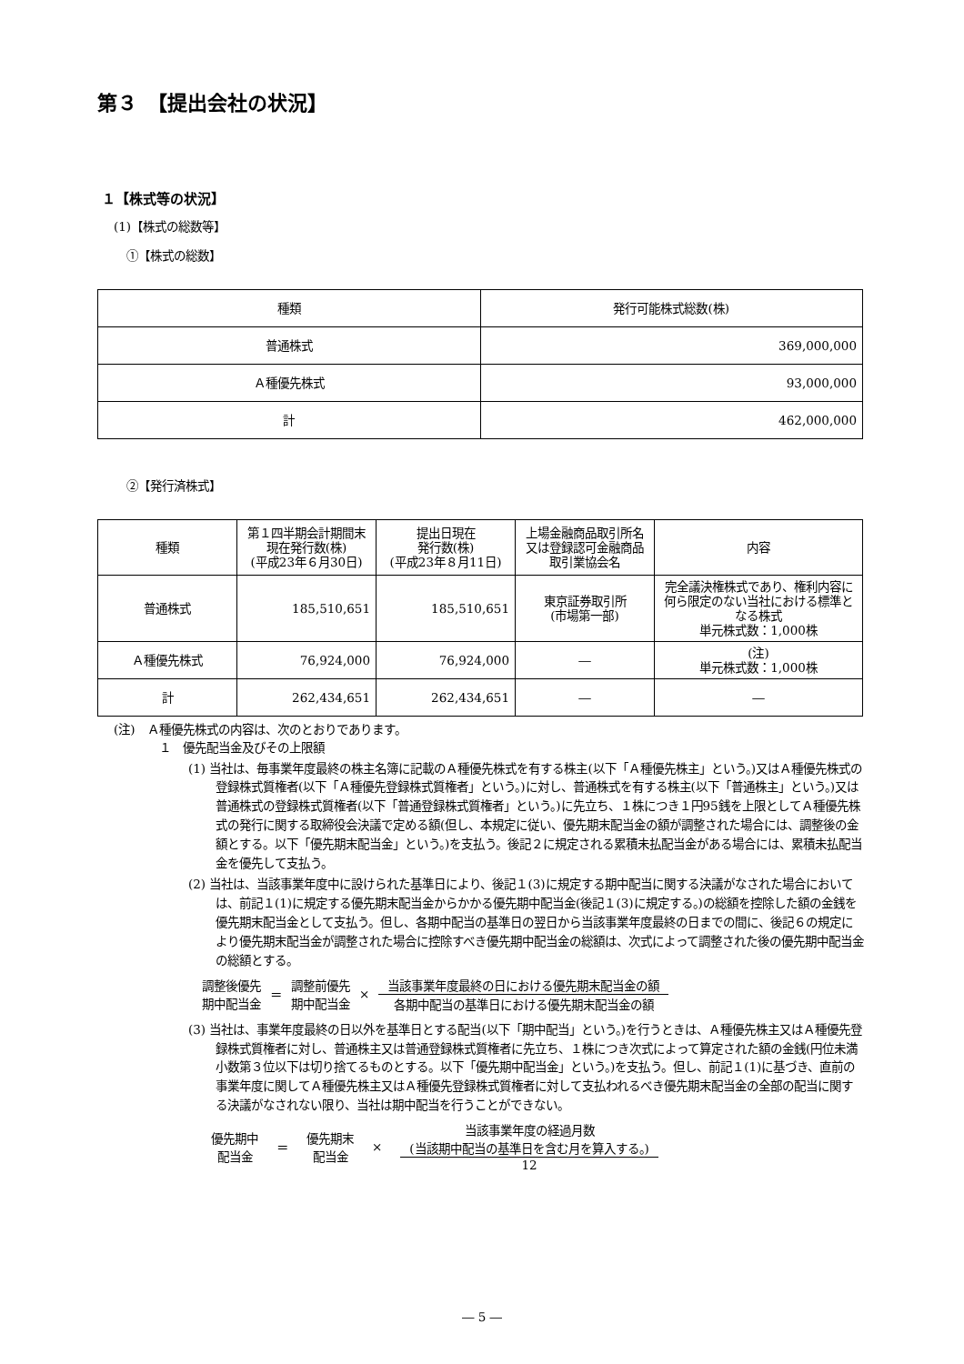第３　【提出会社の状況】
１【株式等の状況】
(1)【株式の総数等】
①【株式の総数】
| 種類 | 発行可能株式総数(株) |
| 普通株式 | 369,000,000 |
| Ａ種優先株式 | 93,000,000 |
| 計 | 462,000,000 |
②【発行済株式】
| 種類 | 第１四半期会計期間末現在発行数(株) (平成23年６月30日) | 提出日現在 発行数(株) (平成23年８月11日) | 上場金融商品取引所名又は登録認可金融商品取引業協会名 | 内容 |
| 普通株式 | 185,510,651 | 185,510,651 | 東京証券取引所 (市場第一部) | 完全議決権株式であり、権利内容に何ら限定のない当社における標準となる株式 単元株式数：1,000株 |
| Ａ種優先株式 | 76,924,000 | 76,924,000 | ― | (注) 単元株式数：1,000株 |
| 計 | 262,434,651 | 262,434,651 | ― | ― |
(注)　Ａ種優先株式の内容は、次のとおりであります。
１　優先配当金及びその上限額
(1) 当社は、毎事業年度最終の株主名簿に記載のＡ種優先株式を有する株主(以下「Ａ種優先株主」という。)又はＡ種優先株式の登録株式質権者(以下「Ａ種優先登録株式質権者」という。)に対し、普通株式を有する株主(以下「普通株主」という。)又は普通株式の登録株式質権者(以下「普通登録株式質権者」という。)に先立ち、１株につき１円95銭を上限としてＡ種優先株式の発行に関する取締役会決議で定める額(但し、本規定に従い、優先期末配当金の額が調整された場合には、調整後の金額とする。以下「優先期末配当金」という。)を支払う。後記２に規定される累積未払配当金がある場合には、累積未払配当金を優先して支払う。
(2) 当社は、当該事業年度中に設けられた基準日により、後記１(3)に規定する期中配当に関する決議がなされた場合においては、前記１(1)に規定する優先期末配当金からかかる優先期中配当金(後記１(3)に規定する。)の総額を控除した額の金銭を優先期末配当金として支払う。但し、各期中配当の基準日の翌日から当該事業年度最終の日までの間に、後記６の規定により優先期末配当金が調整された場合に控除すべき優先期中配当金の総額は、次式によって調整された後の優先期中配当金の総額とする。
調整後優先
期中配当金 ＝ 調整前優先
期中配当金 ×
当該事業年度最終の日における優先期末配当金の額
各期中配当の基準日における優先期末配当金の額
(3) 当社は、事業年度最終の日以外を基準日とする配当(以下「期中配当」という。)を行うときは、Ａ種優先株主又はＡ種優先登録株式質権者に対し、普通株主又は普通登録株式質権者に先立ち、１株につき次式によって算定された額の金銭(円位未満小数第３位以下は切り捨てるものとする。以下「優先期中配当金」という。)を支払う。但し、前記１(1)に基づき、直前の事業年度に関してＡ種優先株主又はＡ種優先登録株式質権者に対して支払われるべき優先期末配当金の全部の配当に関する決議がなされない限り、当社は期中配当を行うことができない。
優先期中
配当金 ＝ 優先期末
配当金 ×
当該事業年度の経過月数
(当該期中配当の基準日を含む月を算入する。)
12
― 5 ―